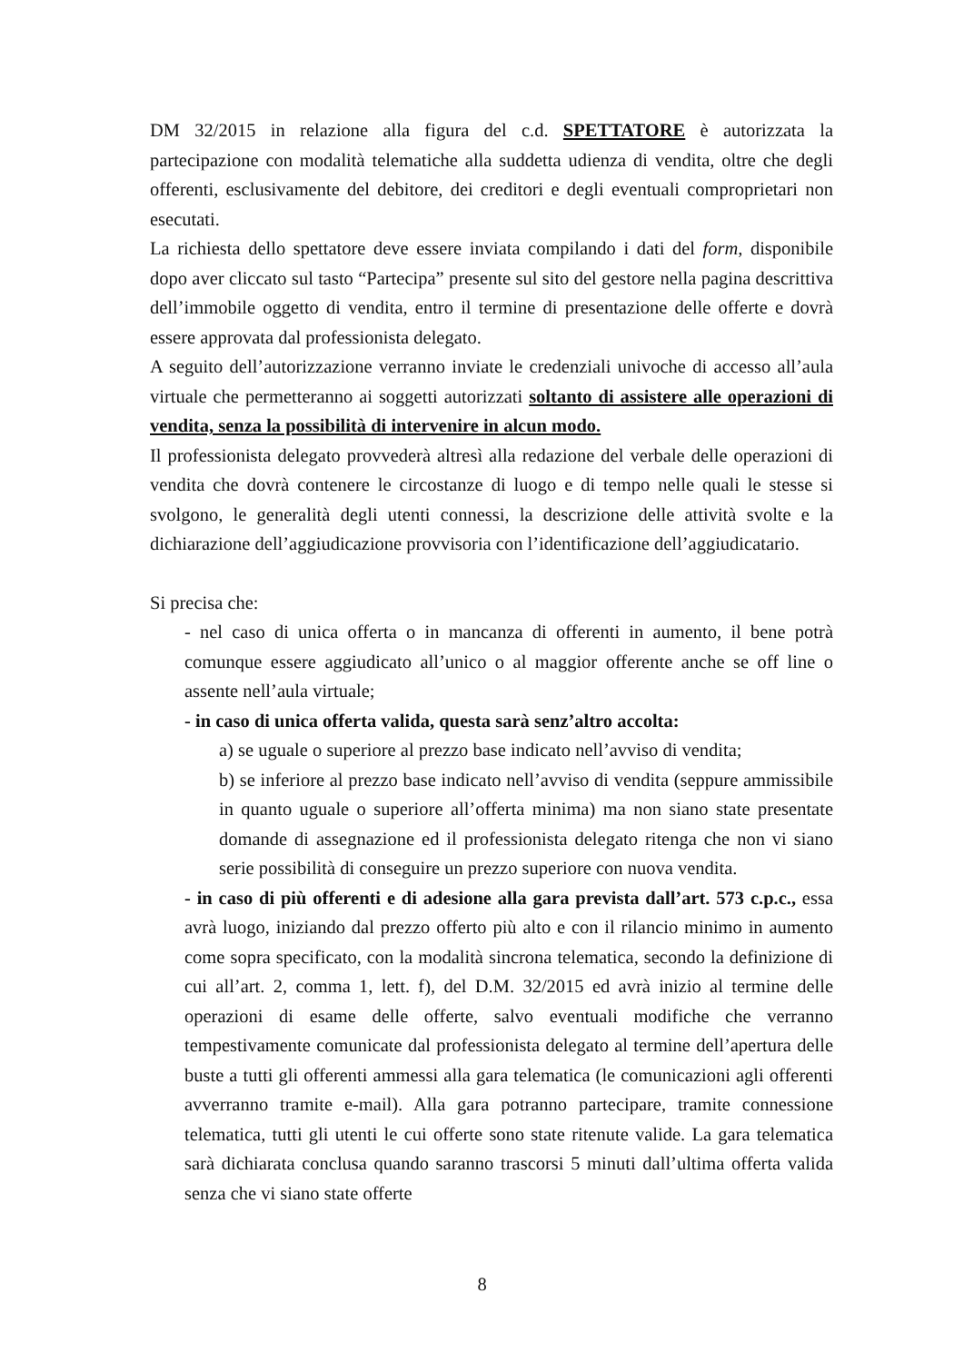DM 32/2015 in relazione alla figura del c.d. SPETTATORE è autorizzata la partecipazione con modalità telematiche alla suddetta udienza di vendita, oltre che degli offerenti, esclusivamente del debitore, dei creditori e degli eventuali comproprietari non esecutati.
La richiesta dello spettatore deve essere inviata compilando i dati del form, disponibile dopo aver cliccato sul tasto “Partecipa” presente sul sito del gestore nella pagina descrittiva dell’immobile oggetto di vendita, entro il termine di presentazione delle offerte e dovrà essere approvata dal professionista delegato.
A seguito dell’autorizzazione verranno inviate le credenziali univoche di accesso all’aula virtuale che permetteranno ai soggetti autorizzati soltanto di assistere alle operazioni di vendita, senza la possibilità di intervenire in alcun modo.
Il professionista delegato provvederà altresì alla redazione del verbale delle operazioni di vendita che dovrà contenere le circostanze di luogo e di tempo nelle quali le stesse si svolgono, le generalità degli utenti connessi, la descrizione delle attività svolte e la dichiarazione dell’aggiudicazione provvisoria con l’identificazione dell’aggiudicatario.
Si precisa che:
- nel caso di unica offerta o in mancanza di offerenti in aumento, il bene potrà comunque essere aggiudicato all’unico o al maggior offerente anche se off line o assente nell’aula virtuale;
- in caso di unica offerta valida, questa sarà senz’altro accolta:
a) se uguale o superiore al prezzo base indicato nell’avviso di vendita;
b) se inferiore al prezzo base indicato nell’avviso di vendita (seppure ammissibile in quanto uguale o superiore all’offerta minima) ma non siano state presentate domande di assegnazione ed il professionista delegato ritenga che non vi siano serie possibilità di conseguire un prezzo superiore con nuova vendita.
- in caso di più offerenti e di adesione alla gara prevista dall’art. 573 c.p.c., essa avrà luogo, iniziando dal prezzo offerto più alto e con il rilancio minimo in aumento come sopra specificato, con la modalità sincrona telematica, secondo la definizione di cui all’art. 2, comma 1, lett. f), del D.M. 32/2015 ed avrà inizio al termine delle operazioni di esame delle offerte, salvo eventuali modifiche che verranno tempestivamente comunicate dal professionista delegato al termine dell’apertura delle buste a tutti gli offerenti ammessi alla gara telematica (le comunicazioni agli offerenti avverranno tramite e-mail). Alla gara potranno partecipare, tramite connessione telematica, tutti gli utenti le cui offerte sono state ritenute valide. La gara telematica sarà dichiarata conclusa quando saranno trascorsi 5 minuti dall’ultima offerta valida senza che vi siano state offerte
8